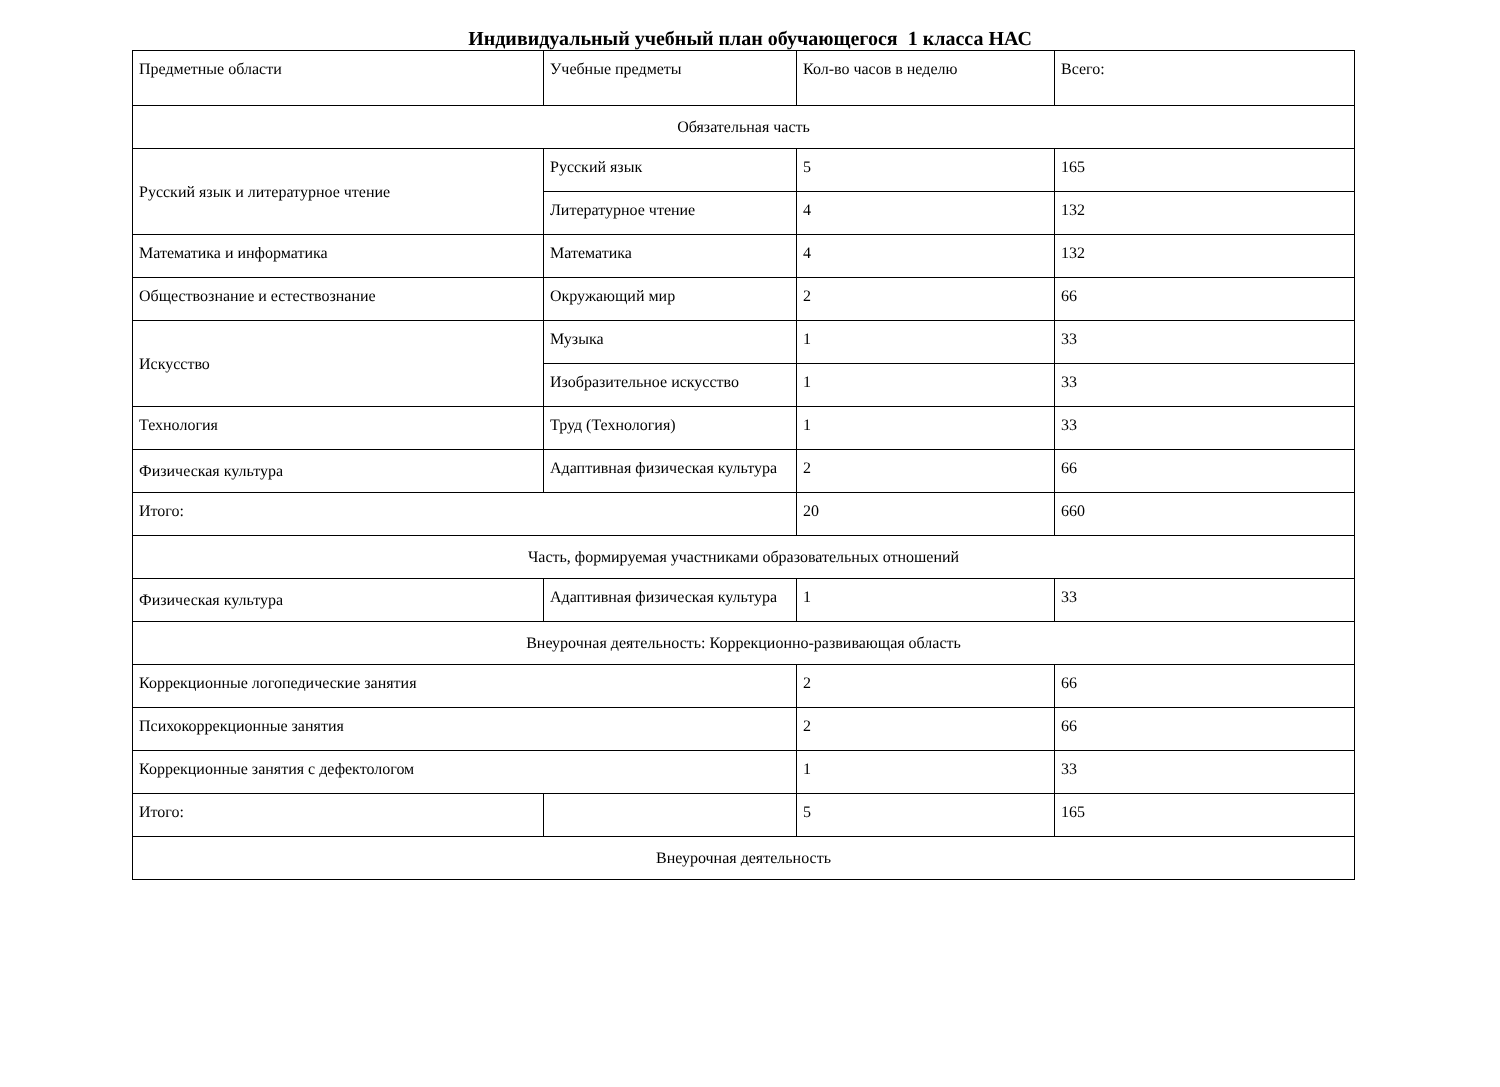Индивидуальный учебный план обучающегося 1 класса НАС
| Предметные области | Учебные предметы | Кол-во часов в неделю | Всего: |
| Обязательная часть | | | |
| Русский язык и литературное чтение | Русский язык | 5 | 165 |
| | Литературное чтение | 4 | 132 |
| Математика и информатика | Математика | 4 | 132 |
| Обществознание и естествознание | Окружающий мир | 2 | 66 |
| Искусство | Музыка | 1 | 33 |
| | Изобразительное искусство | 1 | 33 |
| Технология | Труд (Технология) | 1 | 33 |
| Физическая культура | Адаптивная физическая культура | 2 | 66 |
| Итого: | | 20 | 660 |
| Часть, формируемая участниками образовательных отношений | | | |
| Физическая культура | Адаптивная физическая культура | 1 | 33 |
| Внеурочная деятельность: Коррекционно-развивающая область | | | |
| Коррекционные логопедические занятия | | 2 | 66 |
| Психокоррекционные занятия | | 2 | 66 |
| Коррекционные занятия с дефектологом | | 1 | 33 |
| Итого: | | 5 | 165 |
| Внеурочная деятельность | | | |